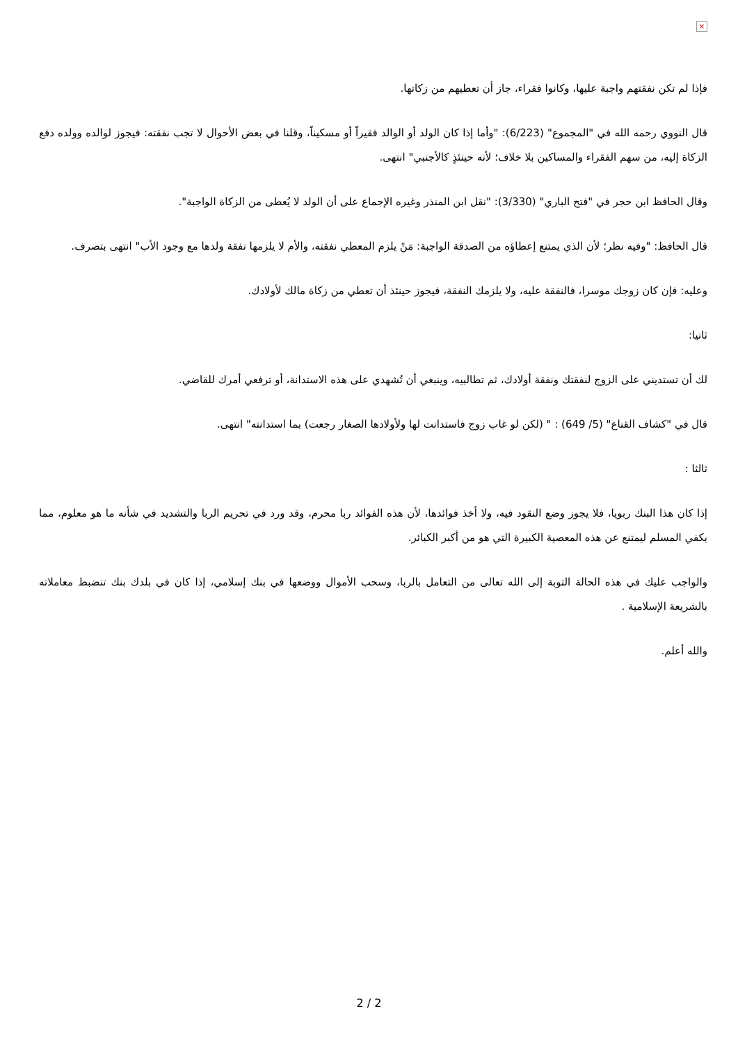×
فإذا لم تكن نفقتهم واجبة عليها، وكانوا فقراء، جاز أن تعطيهم من زكاتها.
قال النووي رحمه الله في "المجموع" (6/223): "وأما إذا كان الولد أو الوالد فقيراً أو مسكيناً، وقلنا في بعض الأحوال لا تجب نفقته: فيجوز لوالده وولده دفع الزكاة إليه، من سهم الفقراء والمساكين بلا خلاف؛ لأنه حينئذٍ كالأجنبي" انتهى.
وقال الحافظ ابن حجر في "فتح الباري" (3/330): "نقل ابن المنذر وغيره الإجماع على أن الولد لا يُعطى من الزكاة الواجبة".
قال الحافظ: "وفيه نظر؛ لأن الذي يمتنع إعطاؤه من الصدقة الواجبة: مَنْ يلزم المعطي نفقته، والأم لا يلزمها نفقة ولدها مع وجود الأب" انتهى بتصرف.
وعليه: فإن كان زوجك موسرا، فالنفقة عليه، ولا يلزمك النفقة، فيجوز حينئذ أن تعطي من زكاة مالك لأولادك.
ثانيا:
لك أن تستديني على الزوج لنفقتك ونفقة أولادك، ثم تطالبيه، وينبغي أن تُشهدي على هذه الاستدانة، أو ترفعي أمرك للقاضي.
قال في "كشاف القناع" (5/ 649) : " (لكن لو غاب زوج فاستدانت لها ولأولادها الصغار رجعت) بما استدانته" انتهى.
ثالثا :
إذا كان هذا البنك ربويا، فلا يجوز وضع النقود فيه، ولا أخذ فوائدها، لأن هذه الفوائد ربا محرم، وقد ورد في تحريم الربا والتشديد في شأنه ما هو معلوم، مما يكفي المسلم ليمتنع عن هذه المعصية الكبيرة التي هو من أكبر الكبائر.
والواجب عليك في هذه الحالة التوبة إلى الله تعالى من التعامل بالربا، وسحب الأموال ووضعها في بنك إسلامي، إذا كان في بلدك بنك تنضبط معاملاته بالشريعة الإسلامية .
والله أعلم.
2 / 2